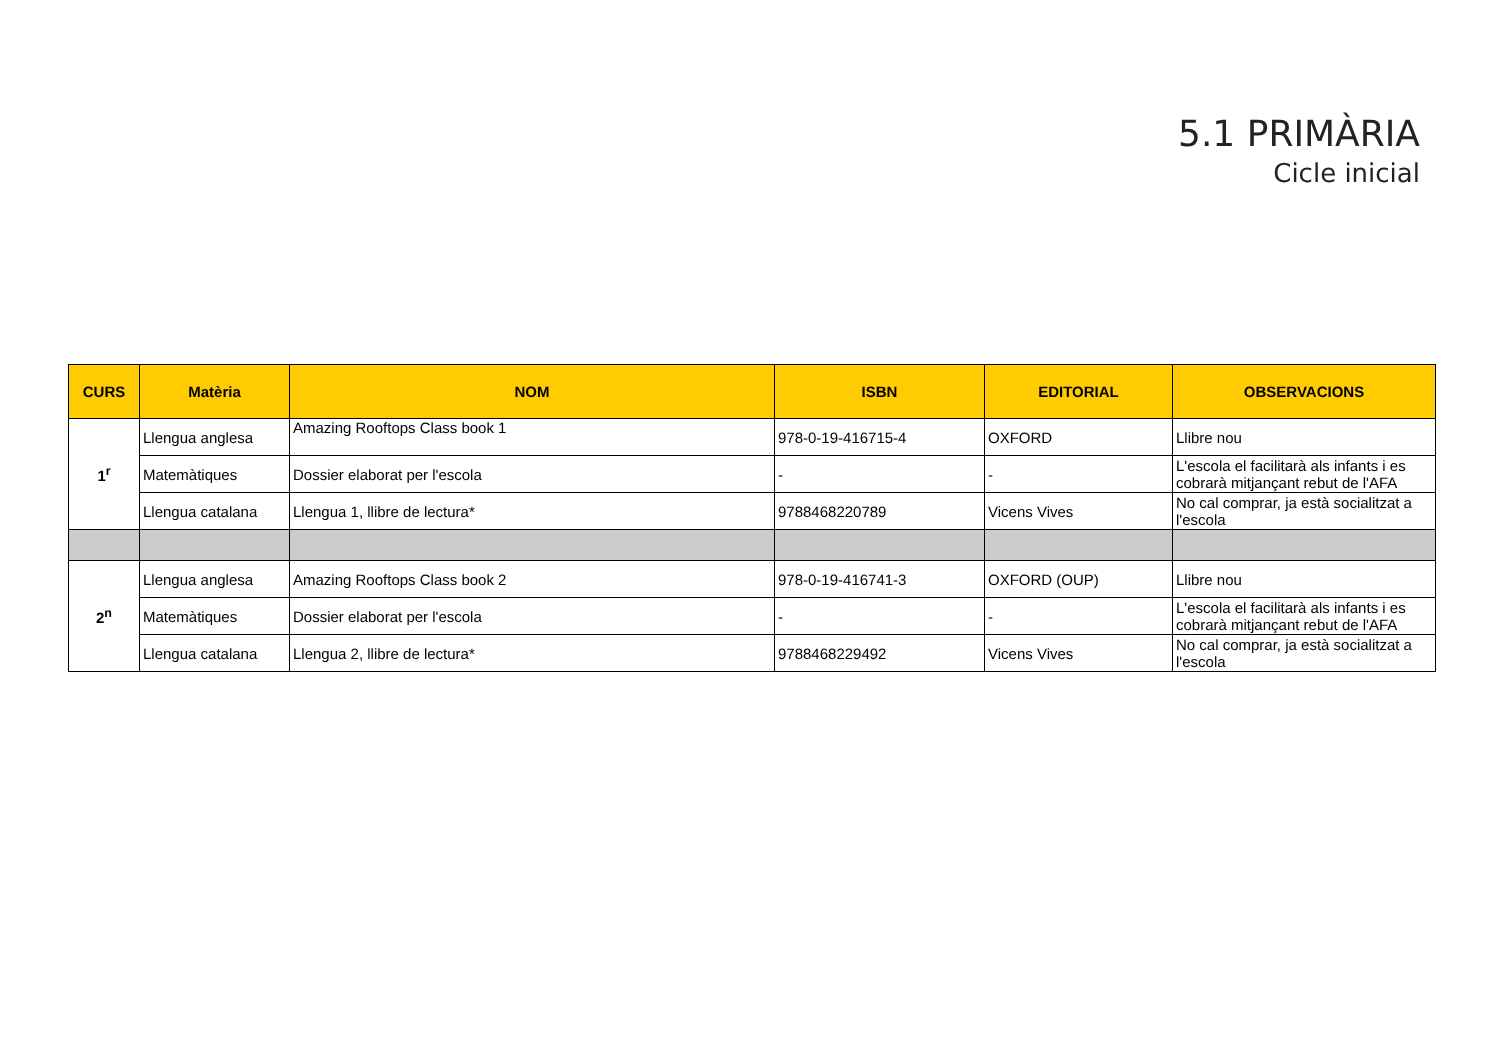5.1 PRIMÀRIA
Cicle inicial
| CURS | Matèria | NOM | ISBN | EDITORIAL | OBSERVACIONS |
| --- | --- | --- | --- | --- | --- |
| 1<sup>r</sup> | Llengua anglesa | Amazing Rooftops Class book 1 | 978-0-19-416715-4 | OXFORD | Llibre nou |
| | Matemàtiques | Dossier elaborat per l'escola | - | - | L'escola el facilitarà als infants i es cobrarà mitjançant rebut de l'AFA |
| | Llengua catalana | Llengua 1, llibre de lectura* | 9788468220789 | Vicens Vives | No cal comprar, ja està socialitzat a l'escola |
| 2<sup>n</sup> | Llengua anglesa | Amazing Rooftops Class book 2 | 978-0-19-416741-3 | OXFORD (OUP) | Llibre nou |
| | Matemàtiques | Dossier elaborat per l'escola | - | - | L'escola el facilitarà als infants i es cobrarà mitjançant rebut de l'AFA |
| | Llengua catalana | Llengua 2, llibre de lectura* | 9788468229492 | Vicens Vives | No cal comprar, ja està socialitzat a l'escola |